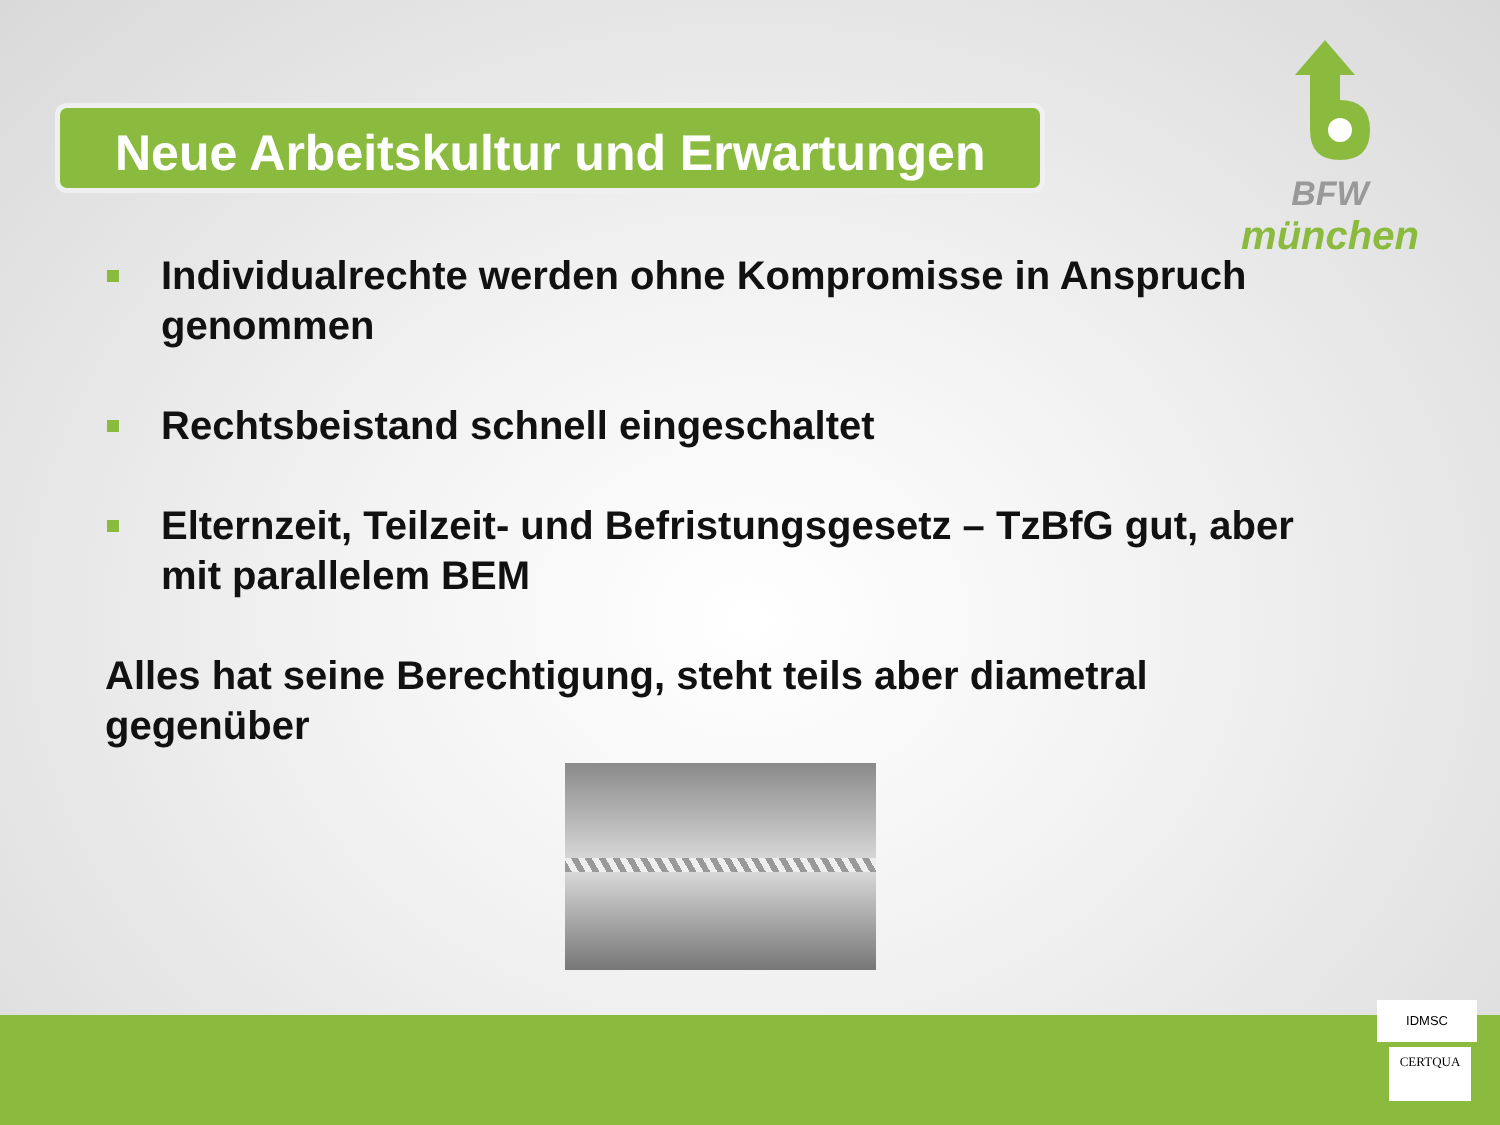Neue Arbeitskultur und Erwartungen
BFW
münchen
Individualrechte werden ohne Kompromisse in Anspruch genommen
Rechtsbeistand schnell eingeschaltet
Elternzeit, Teilzeit- und Befristungsgesetz – TzBfG gut, aber mit parallelem BEM
Alles hat seine Berechtigung, steht teils aber diametral gegenüber
IDMSC
CERTQUA